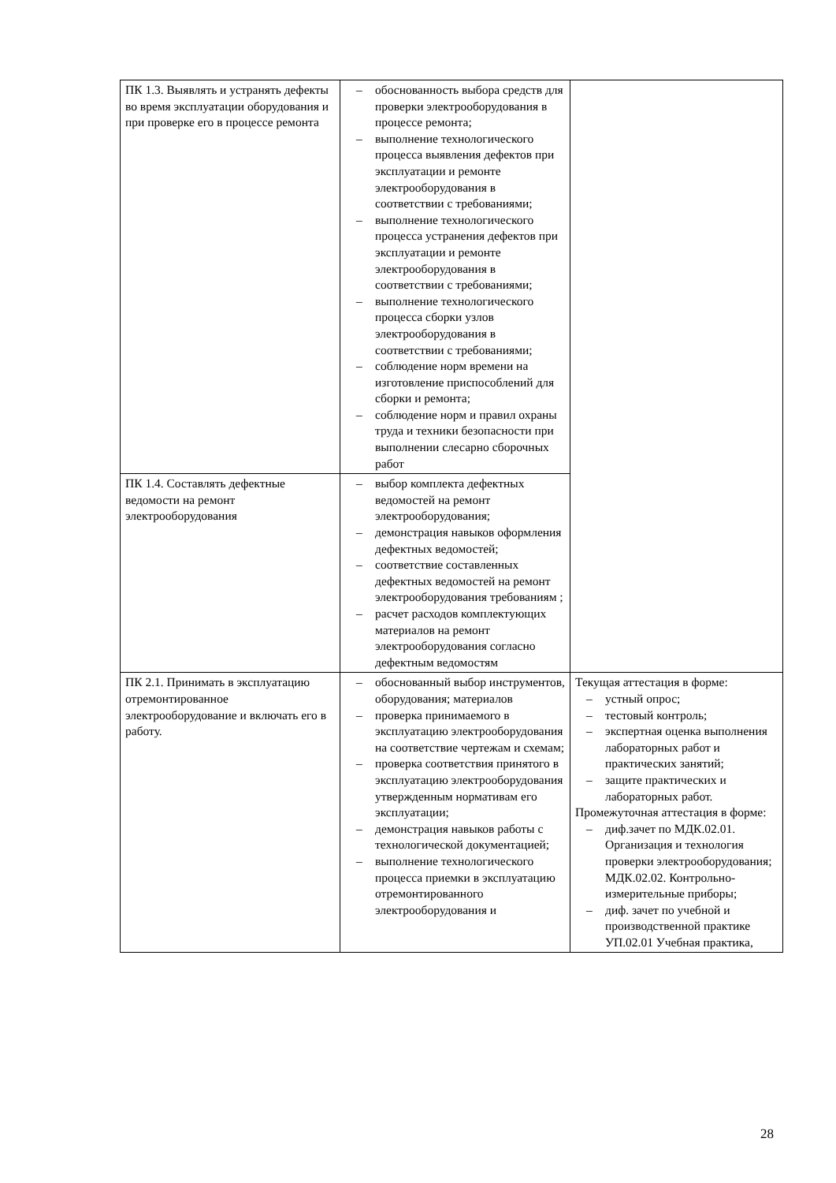| ПК 1.3. Выявлять и устранять дефекты во время эксплуатации оборудования и при проверке его в процессе ремонта | – обоснованность выбора средств для проверки электрооборудования в процессе ремонта; – выполнение технологического процесса выявления дефектов при эксплуатации и ремонте электрооборудования в соответствии с требованиями; – выполнение технологического процесса устранения дефектов при эксплуатации и ремонте электрооборудования в соответствии с требованиями; – выполнение технологического процесса сборки узлов электрооборудования в соответствии с требованиями; – соблюдение норм времени на изготовление приспособлений для сборки и ремонта; – соблюдение норм и правил охраны труда и техники безопасности при выполнении слесарно сборочных работ | |
| ПК 1.4. Составлять дефектные ведомости на ремонт электрооборудования | – выбор комплекта дефектных ведомостей на ремонт электрооборудования; – демонстрация навыков оформления дефектных ведомостей; – соответствие составленных дефектных ведомостей на ремонт электрооборудования требованиям ; – расчет расходов комплектующих материалов на ремонт электрооборудования согласно дефектным ведомостям | |
| ПК 2.1. Принимать в эксплуатацию отремонтированное электрооборудование и включать его в работу. | – обоснованный выбор инструментов, оборудования; материалов – проверка принимаемого в эксплуатацию электрооборудования на соответствие чертежам и схемам; – проверка соответствия принятого в эксплуатацию электрооборудования утвержденным нормативам его эксплуатации; – демонстрация навыков работы с технологической документацией; – выполнение технологического процесса приемки в эксплуатацию отремонтированного электрооборудования и | Текущая аттестация в форме: – устный опрос; – тестовый контроль; – экспертная оценка выполнения лабораторных работ и практических занятий; – защите практических и лабораторных работ. Промежуточная аттестация в форме: – диф.зачет по МДК.02.01. Организация и технология проверки электрооборудования; МДК.02.02. Контрольно-измерительные приборы; – диф. зачет по учебной и производственной практике УП.02.01 Учебная практика, |
28